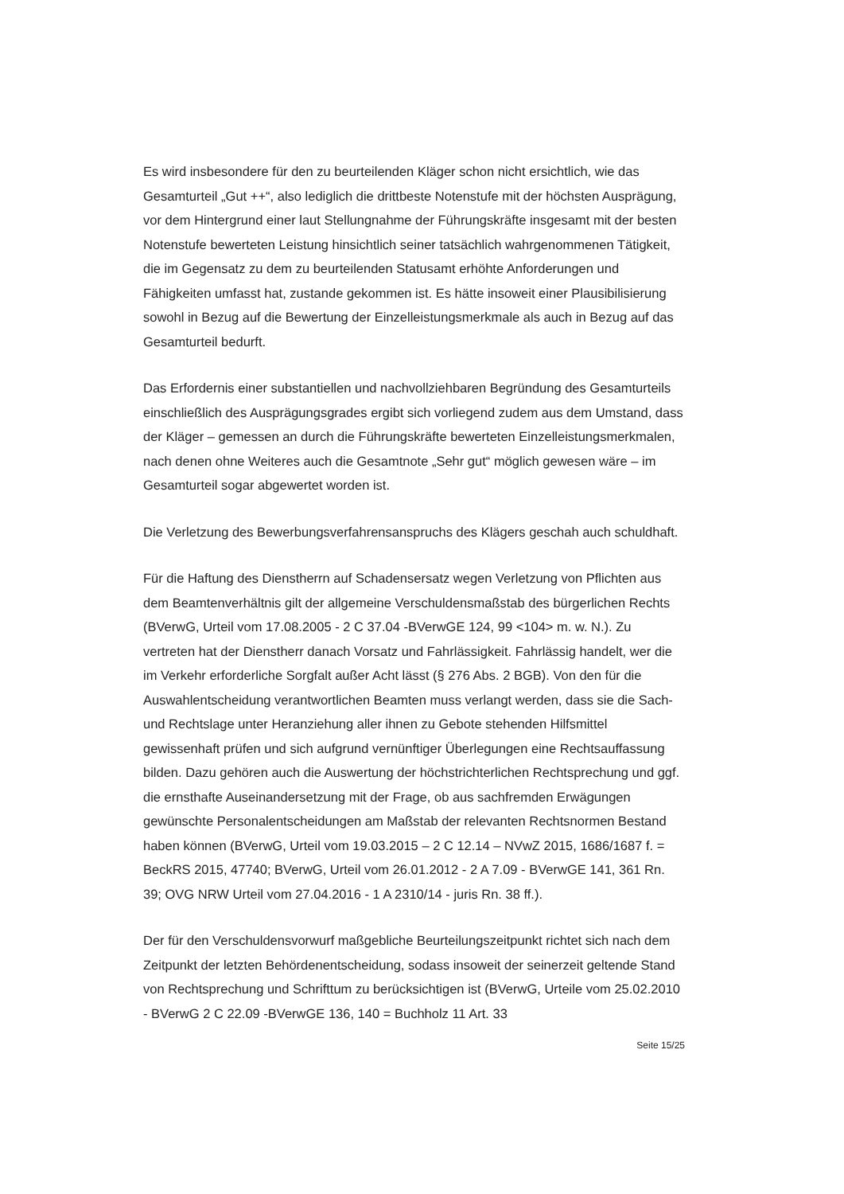Es wird insbesondere für den zu beurteilenden Kläger schon nicht ersichtlich, wie das Gesamturteil „Gut ++“, also lediglich die drittbeste Notenstufe mit der höchsten Ausprägung, vor dem Hintergrund einer laut Stellungnahme der Führungskräfte insgesamt mit der besten Notenstufe bewerteten Leistung hinsichtlich seiner tatsächlich wahrgenommenen Tätigkeit, die im Gegensatz zu dem zu beurteilenden Statusamt erhöhte Anforderungen und Fähigkeiten umfasst hat, zustande gekommen ist. Es hätte insoweit einer Plausibilisierung sowohl in Bezug auf die Bewertung der Einzelleistungsmerkmale als auch in Bezug auf das Gesamturteil bedurft.
Das Erfordernis einer substantiellen und nachvollziehbaren Begründung des Gesamturteils einschließlich des Ausprägungsgrades ergibt sich vorliegend zudem aus dem Umstand, dass der Kläger – gemessen an durch die Führungskräfte bewerteten Einzelleistungsmerkmalen, nach denen ohne Weiteres auch die Gesamtnote „Sehr gut“ möglich gewesen wäre – im Gesamturteil sogar abgewertet worden ist.
Die Verletzung des Bewerbungsverfahrensanspruchs des Klägers geschah auch schuldhaft.
Für die Haftung des Dienstherrn auf Schadensersatz wegen Verletzung von Pflichten aus dem Beamtenverhältnis gilt der allgemeine Verschuldensmaßstab des bürgerlichen Rechts (BVerwG, Urteil vom 17.08.2005 - 2 C 37.04 -BVerwGE 124, 99 <104> m. w. N.). Zu vertreten hat der Dienstherr danach Vorsatz und Fahrlässigkeit. Fahrlässig handelt, wer die im Verkehr erforderliche Sorgfalt außer Acht lässt (§ 276 Abs. 2 BGB). Von den für die Auswahlentscheidung verantwortlichen Beamten muss verlangt werden, dass sie die Sach- und Rechtslage unter Heranziehung aller ihnen zu Gebote stehenden Hilfsmittel gewissenhaft prüfen und sich aufgrund vernünftiger Überlegungen eine Rechtsauffassung bilden. Dazu gehören auch die Auswertung der höchstrichterlichen Rechtsprechung und ggf. die ernsthafte Auseinandersetzung mit der Frage, ob aus sachfremden Erwägungen gewünschte Personalentscheidungen am Maßstab der relevanten Rechtsnormen Bestand haben können (BVerwG, Urteil vom 19.03.2015 – 2 C 12.14 – NVwZ 2015, 1686/1687 f. = BeckRS 2015, 47740; BVerwG, Urteil vom 26.01.2012 - 2 A 7.09 - BVerwGE 141, 361 Rn. 39; OVG NRW Urteil vom 27.04.2016 - 1 A 2310/14 - juris Rn. 38 ff.).
Der für den Verschuldensvorwurf maßgebliche Beurteilungszeitpunkt richtet sich nach dem Zeitpunkt der letzten Behördenentscheidung, sodass insoweit der seinerzeit geltende Stand von Rechtsprechung und Schrifttum zu berücksichtigen ist (BVerwG, Urteile vom 25.02.2010 - BVerwG 2 C 22.09 -BVerwGE 136, 140 = Buchholz 11 Art. 33
Seite 15/25